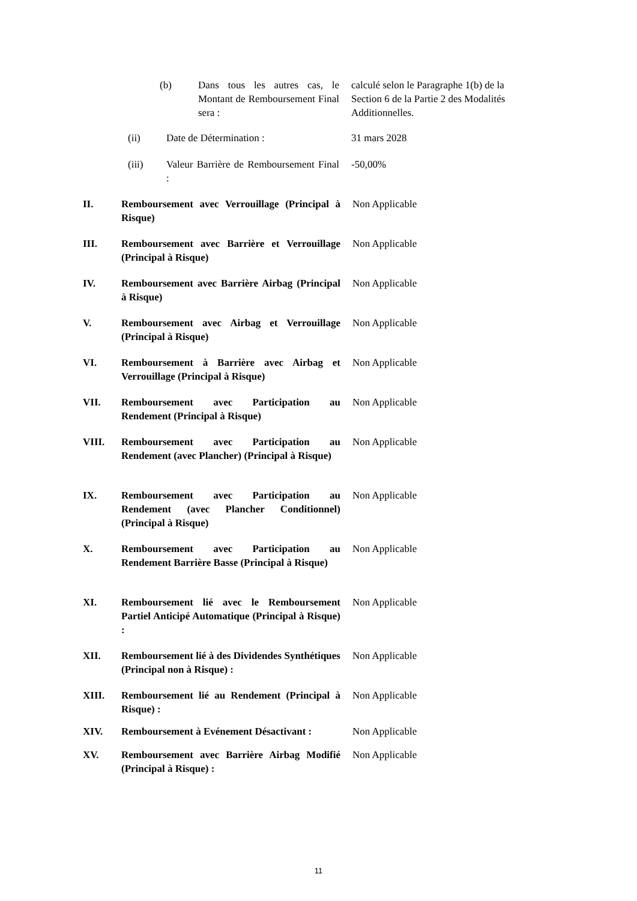(b) Dans tous les autres cas, le Montant de Remboursement Final sera :
calculé selon le Paragraphe 1(b) de la Section 6 de la Partie 2 des Modalités Additionnelles.
(ii) Date de Détermination : 31 mars 2028
(iii) Valeur Barrière de Remboursement Final :
-50,00%
II. Remboursement avec Verrouillage (Principal à Risque)
Non Applicable
III. Remboursement avec Barrière et Verrouillage (Principal à Risque)
Non Applicable
IV. Remboursement avec Barrière Airbag (Principal à Risque)
Non Applicable
V. Remboursement avec Airbag et Verrouillage (Principal à Risque)
Non Applicable
VI. Remboursement à Barrière avec Airbag et Verrouillage (Principal à Risque)
Non Applicable
VII. Remboursement avec Participation au Rendement (Principal à Risque)
Non Applicable
VIII. Remboursement avec Participation au Rendement (avec Plancher) (Principal à Risque)
Non Applicable
IX. Remboursement avec Participation au Rendement (avec Plancher Conditionnel) (Principal à Risque)
Non Applicable
X. Remboursement avec Participation au Rendement Barrière Basse (Principal à Risque)
Non Applicable
XI. Remboursement lié avec le Remboursement Partiel Anticipé Automatique (Principal à Risque) :
Non Applicable
XII. Remboursement lié à des Dividendes Synthétiques (Principal non à Risque) :
Non Applicable
XIII. Remboursement lié au Rendement (Principal à Risque) :
Non Applicable
XIV. Remboursement à Evénement Désactivant :
Non Applicable
XV. Remboursement avec Barrière Airbag Modifié (Principal à Risque) :
Non Applicable
11